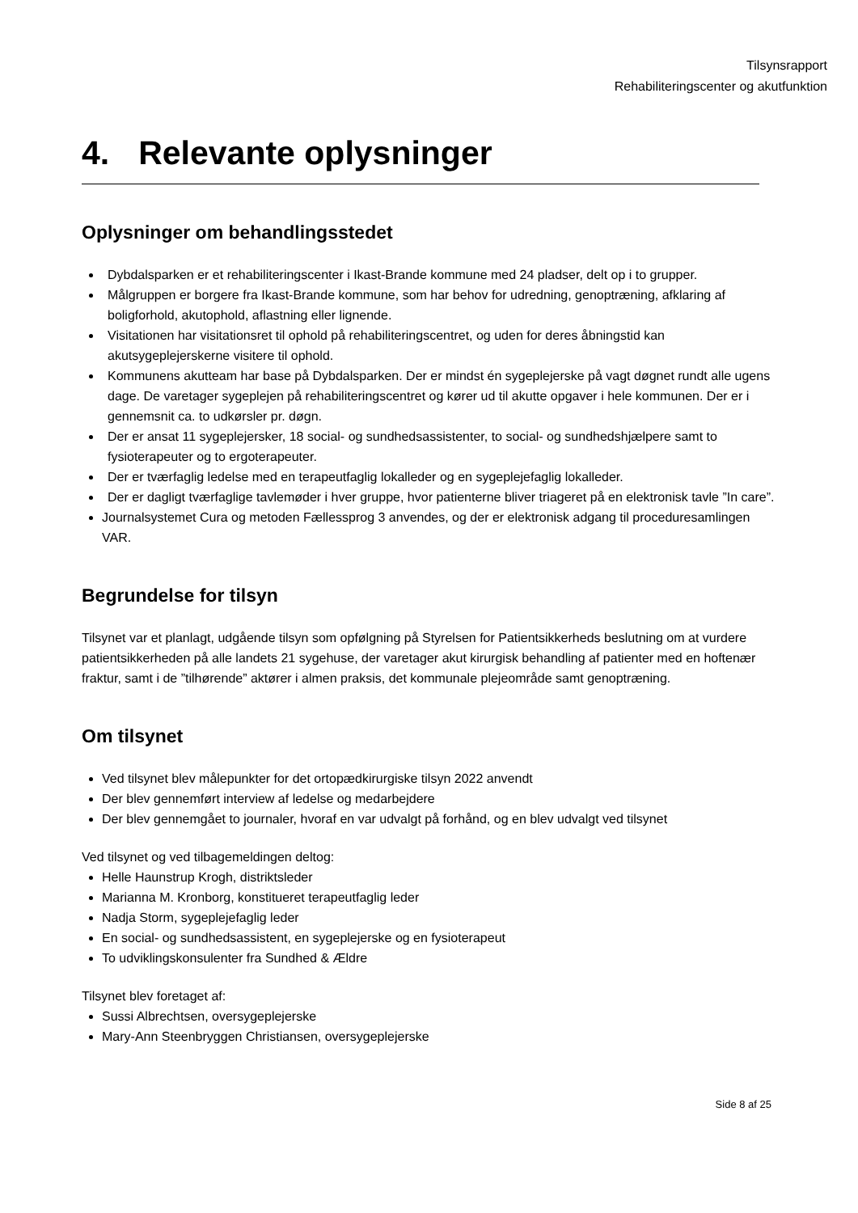Tilsynsrapport
Rehabiliteringscenter og akutfunktion
4. Relevante oplysninger
Oplysninger om behandlingsstedet
Dybdalsparken er et rehabiliteringscenter i Ikast-Brande kommune med 24 pladser, delt op i to grupper.
Målgruppen er borgere fra Ikast-Brande kommune, som har behov for udredning, genoptræning, afklaring af boligforhold, akutophold, aflastning eller lignende.
Visitationen har visitationsret til ophold på rehabiliteringscentret, og uden for deres åbningstid kan akutsygeplejerskerne visitere til ophold.
Kommunens akutteam har base på Dybdalsparken. Der er mindst én sygeplejerske på vagt døgnet rundt alle ugens dage. De varetager sygeplejen på rehabiliteringscentret og kører ud til akutte opgaver i hele kommunen. Der er i gennemsnit ca. to udkørsler pr. døgn.
Der er ansat 11 sygeplejersker, 18 social- og sundhedsassistenter, to social- og sundhedshjælpere samt to fysioterapeuter og to ergoterapeuter.
Der er tværfaglig ledelse med en terapeutfaglig lokalleder og en sygeplejefaglig lokalleder.
Der er dagligt tværfaglige tavlemøder i hver gruppe, hvor patienterne bliver triageret på en elektronisk tavle ”In care”.
Journalsystemet Cura og metoden Fællessprog 3 anvendes, og der er elektronisk adgang til proceduresamlingen VAR.
Begrundelse for tilsyn
Tilsynet var et planlagt, udgående tilsyn som opfølgning på Styrelsen for Patientsikkerheds beslutning om at vurdere patientsikkerheden på alle landets 21 sygehuse, der varetager akut kirurgisk behandling af patienter med en hoftenær fraktur, samt i de ”tilhørende” aktører i almen praksis, det kommunale plejeområde samt genoptræning.
Om tilsynet
Ved tilsynet blev målepunkter for det ortopædkirurgiske tilsyn 2022 anvendt
Der blev gennemført interview af ledelse og medarbejdere
Der blev gennemgået to journaler, hvoraf en var udvalgt på forhånd, og en blev udvalgt ved tilsynet
Ved tilsynet og ved tilbagemeldingen deltog:
Helle Haunstrup Krogh, distriktsleder
Marianna M. Kronborg, konstitueret terapeutfaglig leder
Nadja Storm, sygeplejefaglig leder
En social- og sundhedsassistent, en sygeplejerske og en fysioterapeut
To udviklingskonsulenter fra Sundhed & Ældre
Tilsynet blev foretaget af:
Sussi Albrechtsen, oversygeplejerske
Mary-Ann Steenbryggen Christiansen, oversygeplejerske
Side 8 af 25